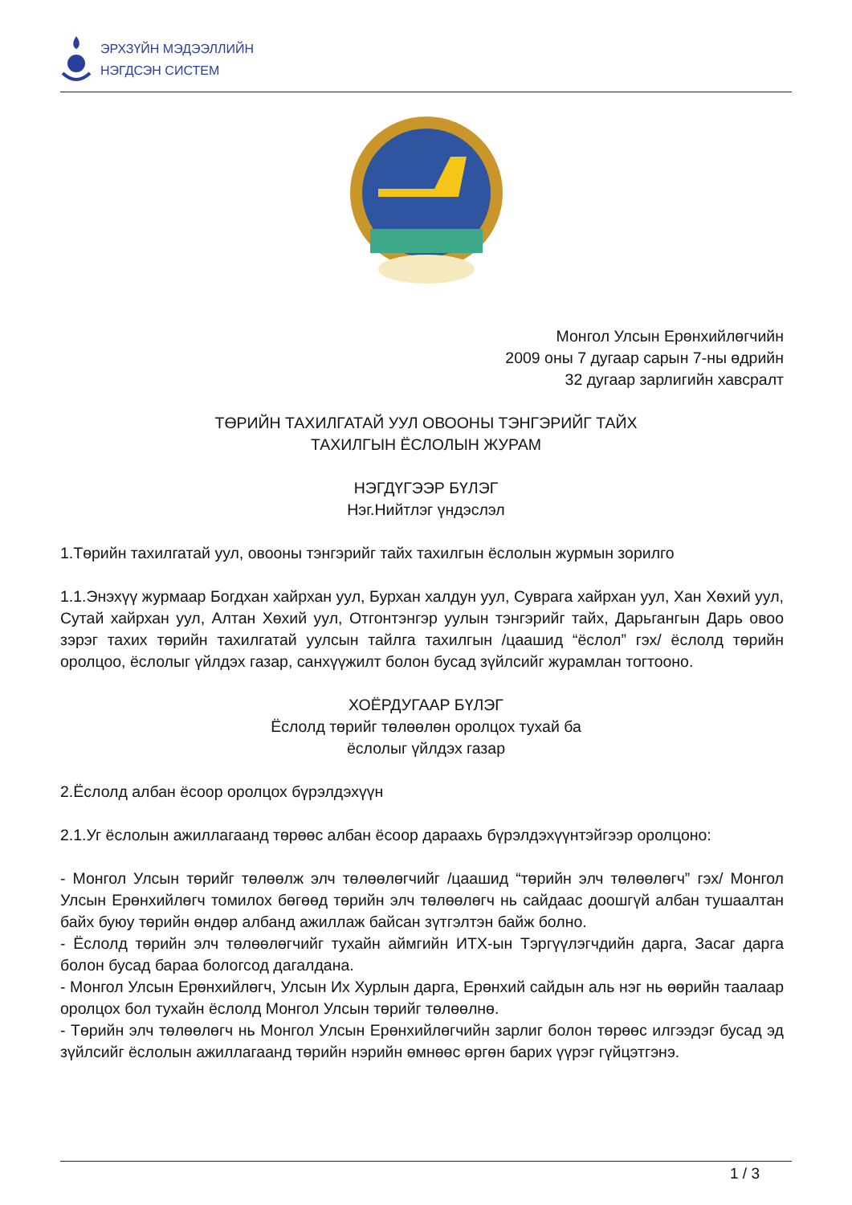ЭРХЗҮЙН МЭДЭЭЛЛИЙН
НЭГДСЭН СИСТЕМ
Монгол Улсын Ерөнхийлөгчийн
2009 оны 7 дугаар сарын 7-ны өдрийн
32 дугаар зарлигийн хавсралт
ТӨРИЙН ТАХИЛГАТАЙ УУЛ ОВООНЫ ТЭНГЭРИЙГ ТАЙХ
ТАХИЛГЫН ЁСЛОЛЫН ЖУРАМ
НЭГДҮГЭЭР БҮЛЭГ
Нэг.Нийтлэг үндэслэл
1.Төрийн тахилгатай уул, овооны тэнгэрийг тайх тахилгын ёслолын журмын зорилго
1.1.Энэхүү журмаар Богдхан хайрхан уул, Бурхан халдун уул, Суврага хайрхан уул, Хан Хөхий уул, Сутай хайрхан уул, Алтан Хөхий уул, Отгонтэнгэр уулын тэнгэрийг тайх, Дарьгангын Дарь овоо зэрэг тахих төрийн тахилгатай уулсын тайлга тахилгын /цаашид “ёслол” гэх/ ёслолд төрийн оролцоо, ёслолыг үйлдэх газар, санхүүжилт болон бусад зүйлсийг журамлан тогтооно.
ХОЁРДУГААР БҮЛЭГ
Ёслолд төрийг төлөөлөн оролцох тухай ба
ёслолыг үйлдэх газар
2.Ёслолд албан ёсоор оролцох бүрэлдэхүүн
2.1.Уг ёслолын ажиллагаанд төрөөс албан ёсоор дараахь бүрэлдэхүүнтэйгээр оролцоно:
- Монгол Улсын төрийг төлөөлж элч төлөөлөгчийг /цаашид “төрийн элч төлөөлөгч” гэх/ Монгол Улсын Ерөнхийлөгч томилох бөгөөд төрийн элч төлөөлөгч нь сайдаас доошгүй албан тушаалтан байх буюу төрийн өндөр албанд ажиллаж байсан зүтгэлтэн байж болно.
- Ёслолд төрийн элч төлөөлөгчийг тухайн аймгийн ИТХ-ын Тэргүүлэгчдийн дарга, Засаг дарга болон бусад бараа бологсод дагалдана.
- Монгол Улсын Ерөнхийлөгч, Улсын Их Хурлын дарга, Ерөнхий сайдын аль нэг нь өөрийн таалаар оролцох бол тухайн ёслолд Монгол Улсын төрийг төлөөлнө.
- Төрийн элч төлөөлөгч нь Монгол Улсын Ерөнхийлөгчийн зарлиг болон төрөөс илгээдэг бусад эд зүйлсийг ёслолын ажиллагаанд төрийн нэрийн өмнөөс өргөн барих үүрэг гүйцэтгэнэ.
1 / 3